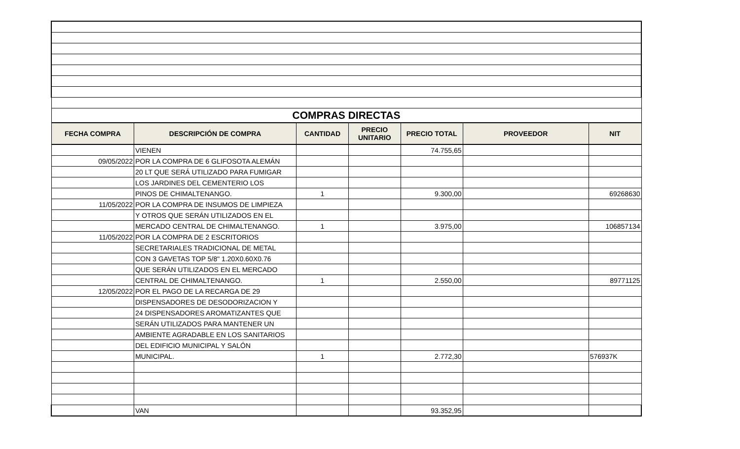| COMPRAS DIRECTAS | | | | | | |
| FECHA COMPRA | DESCRIPCIÓN DE COMPRA | CANTIDAD | PRECIO UNITARIO | PRECIO TOTAL | PROVEEDOR | NIT |
| | VIENEN | | | 74.755,65 | | |
| 09/05/2022 | POR LA COMPRA DE 6 GLIFOSOTA ALEMÁN | | | | | |
| | 20 LT QUE SERÁ UTILIZADO PARA FUMIGAR | | | | | |
| | LOS JARDINES DEL CEMENTERIO LOS | | | | | |
| | PINOS DE CHIMALTENANGO. | 1 | | 9.300,00 | | 69268630 |
| 11/05/2022 | POR LA COMPRA DE INSUMOS DE LIMPIEZA | | | | | |
| | Y OTROS QUE SERÁN UTILIZADOS EN EL | | | | | |
| | MERCADO CENTRAL DE CHIMALTENANGO. | 1 | | 3.975,00 | | 106857134 |
| 11/05/2022 | POR LA COMPRA DE 2 ESCRITORIOS | | | | | |
| | SECRETARIALES TRADICIONAL DE METAL | | | | | |
| | CON 3 GAVETAS TOP 5/8" 1.20X0.60X0.76 | | | | | |
| | QUE SERÁN UTILIZADOS EN EL MERCADO | | | | | |
| | CENTRAL DE CHIMALTENANGO. | 1 | | 2.550,00 | | 89771125 |
| 12/05/2022 | POR EL PAGO DE LA RECARGA DE 29 | | | | | |
| | DISPENSADORES DE DESODORIZACION Y | | | | | |
| | 24 DISPENSADORES AROMATIZANTES QUE | | | | | |
| | SERÁN UTILIZADOS PARA MANTENER UN | | | | | |
| | AMBIENTE AGRADABLE EN LOS SANITARIOS | | | | | |
| | DEL EDIFICIO MUNICIPAL Y SALÓN | | | | | |
| | MUNICIPAL. | 1 | | 2.772,30 | | 576937K |
| | VAN | | | 93.352,95 | | |